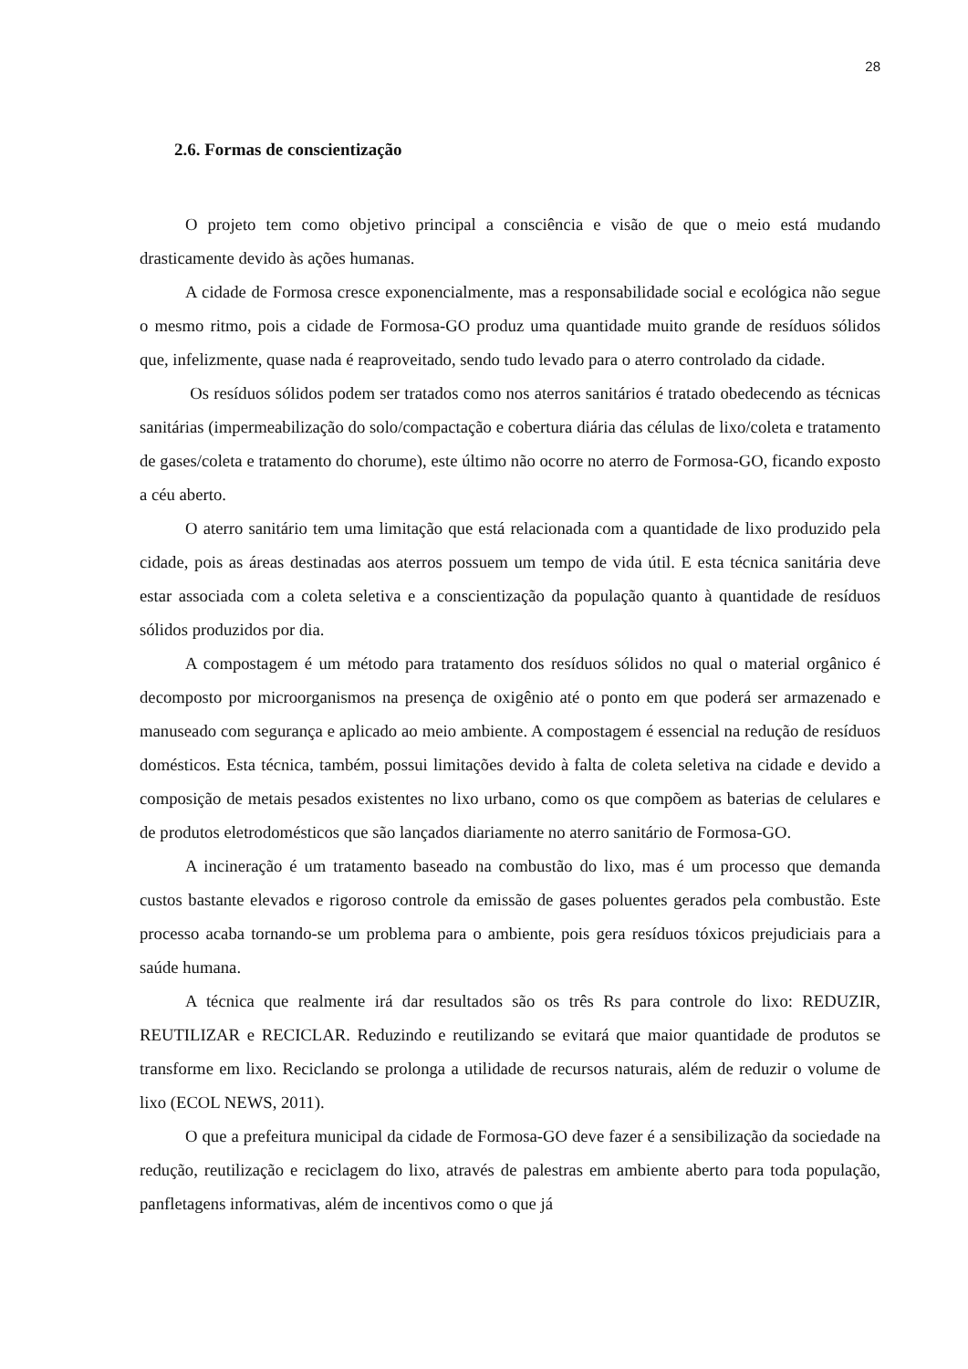28
2.6. Formas de conscientização
O projeto tem como objetivo principal a consciência e visão de que o meio está mudando drasticamente devido às ações humanas.
A cidade de Formosa cresce exponencialmente, mas a responsabilidade social e ecológica não segue o mesmo ritmo, pois a cidade de Formosa-GO produz uma quantidade muito grande de resíduos sólidos que, infelizmente, quase nada é reaproveitado, sendo tudo levado para o aterro controlado da cidade.
Os resíduos sólidos podem ser tratados como nos aterros sanitários é tratado obedecendo as técnicas sanitárias (impermeabilização do solo/compactação e cobertura diária das células de lixo/coleta e tratamento de gases/coleta e tratamento do chorume), este último não ocorre no aterro de Formosa-GO, ficando exposto a céu aberto.
O aterro sanitário tem uma limitação que está relacionada com a quantidade de lixo produzido pela cidade, pois as áreas destinadas aos aterros possuem um tempo de vida útil. E esta técnica sanitária deve estar associada com a coleta seletiva e a conscientização da população quanto à quantidade de resíduos sólidos produzidos por dia.
A compostagem é um método para tratamento dos resíduos sólidos no qual o material orgânico é decomposto por microorganismos na presença de oxigênio até o ponto em que poderá ser armazenado e manuseado com segurança e aplicado ao meio ambiente. A compostagem é essencial na redução de resíduos domésticos. Esta técnica, também, possui limitações devido à falta de coleta seletiva na cidade e devido a composição de metais pesados existentes no lixo urbano, como os que compõem as baterias de celulares e de produtos eletrodomésticos que são lançados diariamente no aterro sanitário de Formosa-GO.
A incineração é um tratamento baseado na combustão do lixo, mas é um processo que demanda custos bastante elevados e rigoroso controle da emissão de gases poluentes gerados pela combustão. Este processo acaba tornando-se um problema para o ambiente, pois gera resíduos tóxicos prejudiciais para a saúde humana.
A técnica que realmente irá dar resultados são os três Rs para controle do lixo: REDUZIR, REUTILIZAR e RECICLAR. Reduzindo e reutilizando se evitará que maior quantidade de produtos se transforme em lixo. Reciclando se prolonga a utilidade de recursos naturais, além de reduzir o volume de lixo (ECOL NEWS, 2011).
O que a prefeitura municipal da cidade de Formosa-GO deve fazer é a sensibilização da sociedade na redução, reutilização e reciclagem do lixo, através de palestras em ambiente aberto para toda população, panfletagens informativas, além de incentivos como o que já